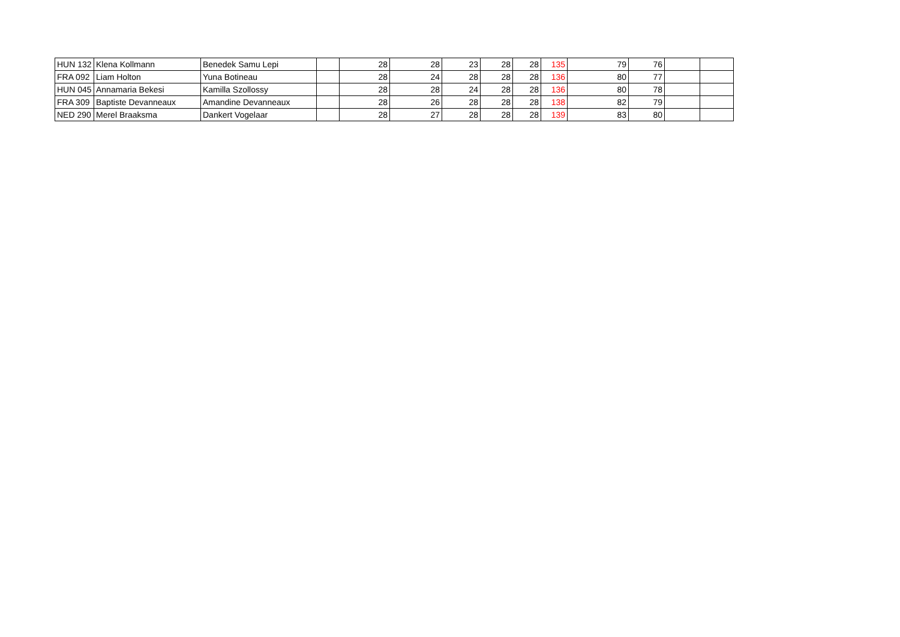| HUN 132 | Klena Kollmann | Benedek Samu Lepi | | 28 | 28 | 23 | 28 | 28 | 135 | 79 | 76 | | |
| FRA 092 | Liam Holton | Yuna Botineau | | 28 | 24 | 28 | 28 | 28 | 136 | 80 | 77 | | |
| HUN 045 | Annamaria Bekesi | Kamilla Szollossy | | 28 | 28 | 24 | 28 | 28 | 136 | 80 | 78 | | |
| FRA 309 | Baptiste Devanneaux | Amandine Devanneaux | | 28 | 26 | 28 | 28 | 28 | 138 | 82 | 79 | | |
| NED 290 | Merel Braaksma | Dankert Vogelaar | | 28 | 27 | 28 | 28 | 28 | 139 | 83 | 80 | | |